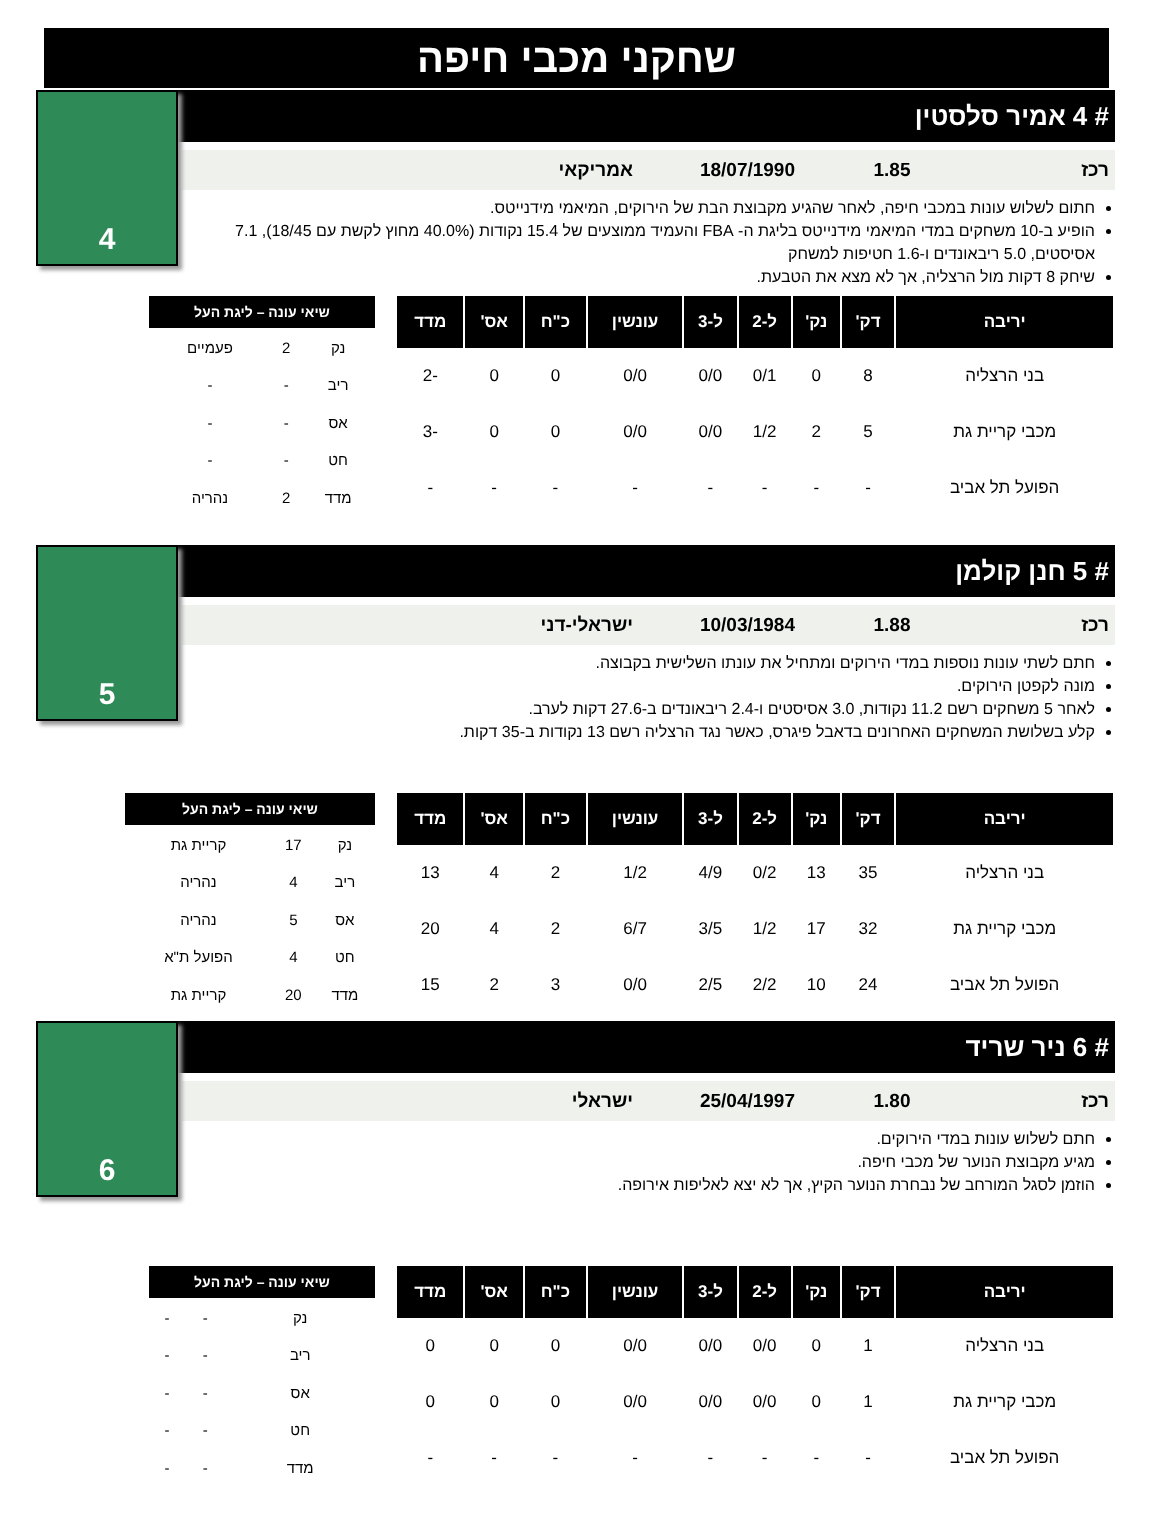שחקני מכבי חיפה
4
# 4 אמיר סלסטין
רכז 1.85 18/07/1990 אמריקאי
חתום לשלוש עונות במכבי חיפה, לאחר שהגיע מקבוצת הבת של הירוקים, המיאמי מידנייטס.
הופיע ב-10 משחקים במדי המיאמי מידנייטס בליגת ה- FBA והעמיד ממוצעים של 15.4 נקודות (40.0% מחוץ לקשת עם 18/45), 7.1 אסיסטים, 5.0 ריבאונדים ו-1.6 חטיפות למשחק
שיחק 8 דקות מול הרצליה, אך לא מצא את הטבעת.
| יריבה | דק' | נק' | ל-2 | ל-3 | עונשין | כ"ח | אס' | מדד |
| --- | --- | --- | --- | --- | --- | --- | --- | --- |
| בני הרצליה | 8 | 0 | 0/1 | 0/0 | 0/0 | 0 | 0 | -2 |
| מכבי קריית גת | 5 | 2 | 1/2 | 0/0 | 0/0 | 0 | 0 | -3 |
| הפועל תל אביב | - | - | - | - | - | - | - | - |
| שיאי עונה – ליגת העל | | |
| --- | --- | --- |
| נק | 2 | פעמיים |
| ריב | - | - |
| אס | - | - |
| חט | - | - |
| מדד | 2 | נהריה |
5
# 5 חנן קולמן
רכז 1.88 10/03/1984 ישראלי-דני
חתם לשתי עונות נוספות במדי הירוקים ומתחיל את עונתו השלישית בקבוצה.
מונה לקפטן הירוקים.
לאחר 5 משחקים רשם 11.2 נקודות, 3.0 אסיסטים ו-2.4 ריבאונדים ב-27.6 דקות לערב.
קלע בשלושת המשחקים האחרונים בדאבל פיגרס, כאשר נגד הרצליה רשם 13 נקודות ב-35 דקות.
| יריבה | דק' | נק' | ל-2 | ל-3 | עונשין | כ"ח | אס' | מדד |
| --- | --- | --- | --- | --- | --- | --- | --- | --- |
| בני הרצליה | 35 | 13 | 0/2 | 4/9 | 1/2 | 2 | 4 | 13 |
| מכבי קריית גת | 32 | 17 | 1/2 | 3/5 | 6/7 | 2 | 4 | 20 |
| הפועל תל אביב | 24 | 10 | 2/2 | 2/5 | 0/0 | 3 | 2 | 15 |
| שיאי עונה – ליגת העל | | |
| --- | --- | --- |
| נק | 17 | קריית גת |
| ריב | 4 | נהריה |
| אס | 5 | נהריה |
| חט | 4 | הפועל ת"א |
| מדד | 20 | קריית גת |
6
# 6 ניר שריד
רכז 1.80 25/04/1997 ישראלי
חתם לשלוש עונות במדי הירוקים.
מגיע מקבוצת הנוער של מכבי חיפה.
הוזמן לסגל המורחב של נבחרת הנוער הקיץ, אך לא יצא לאליפות אירופה.
| יריבה | דק' | נק' | ל-2 | ל-3 | עונשין | כ"ח | אס' | מדד |
| --- | --- | --- | --- | --- | --- | --- | --- | --- |
| בני הרצליה | 1 | 0 | 0/0 | 0/0 | 0/0 | 0 | 0 | 0 |
| מכבי קריית גת | 1 | 0 | 0/0 | 0/0 | 0/0 | 0 | 0 | 0 |
| הפועל תל אביב | - | - | - | - | - | - | - | - |
| שיאי עונה – ליגת העל | | |
| --- | --- | --- |
| נק | - | - |
| ריב | - | - |
| אס | - | - |
| חט | - | - |
| מדד | - | - |